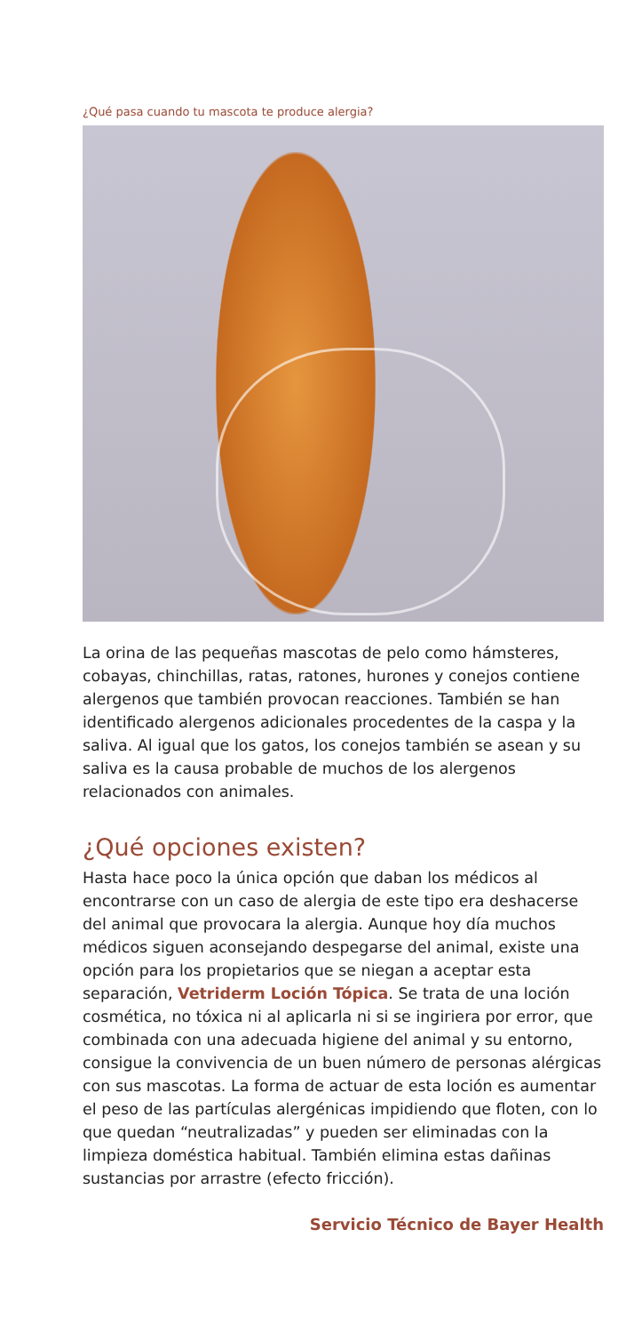¿Qué pasa cuando tu mascota te produce alergia?
La orina de las pequeñas mascotas de pelo como hámsteres, cobayas, chinchillas, ratas, ratones, hurones y conejos contiene alergenos que también provocan reacciones. También se han identificado alergenos adicionales procedentes de la caspa y la saliva. Al igual que los gatos, los conejos también se asean y su saliva es la causa probable de muchos de los alergenos relacionados con animales.
¿Qué opciones existen?
Hasta hace poco la única opción que daban los médicos al encontrarse con un caso de alergia de este tipo era deshacerse del animal que provocara la alergia. Aunque hoy día muchos médicos siguen aconsejando despegarse del animal, existe una opción para los propietarios que se niegan a aceptar esta separación, Vetriderm Loción Tópica. Se trata de una loción cosmética, no tóxica ni al aplicarla ni si se ingiriera por error, que combinada con una adecuada higiene del animal y su entorno, consigue la convivencia de un buen número de personas alérgicas con sus mascotas. La forma de actuar de esta loción es aumentar el peso de las partículas alergénicas impidiendo que floten, con lo que quedan “neutralizadas” y pueden ser eliminadas con la limpieza doméstica habitual. También elimina estas dañinas sustancias por arrastre (efecto fricción).
Servicio Técnico de Bayer Health